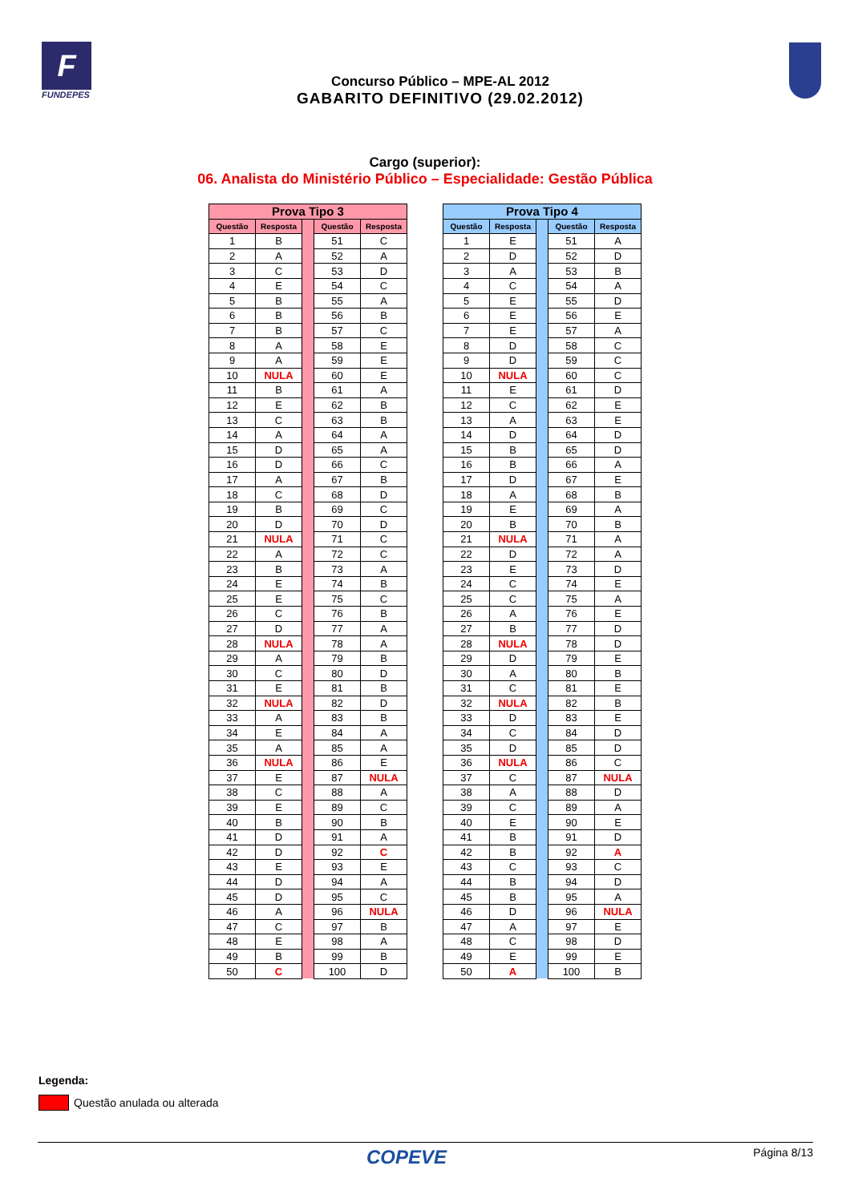F
FUNDEPES
Concurso Público – MPE-AL 2012
GABARITO DEFINITIVO (29.02.2012)
Cargo (superior):
06. Analista do Ministério Público – Especialidade: Gestão Pública
| Prova Tipo 3 | | | | |
| Questão | Resposta | | Questão | Resposta |
| 1 | B | | 51 | C |
| 2 | A | | 52 | A |
| 3 | C | | 53 | D |
| 4 | E | | 54 | C |
| 5 | B | | 55 | A |
| 6 | B | | 56 | B |
| 7 | B | | 57 | C |
| 8 | A | | 58 | E |
| 9 | A | | 59 | E |
| 10 | NULA | | 60 | E |
| 11 | B | | 61 | A |
| 12 | E | | 62 | B |
| 13 | C | | 63 | B |
| 14 | A | | 64 | A |
| 15 | D | | 65 | A |
| 16 | D | | 66 | C |
| 17 | A | | 67 | B |
| 18 | C | | 68 | D |
| 19 | B | | 69 | C |
| 20 | D | | 70 | D |
| 21 | NULA | | 71 | C |
| 22 | A | | 72 | C |
| 23 | B | | 73 | A |
| 24 | E | | 74 | B |
| 25 | E | | 75 | C |
| 26 | C | | 76 | B |
| 27 | D | | 77 | A |
| 28 | NULA | | 78 | A |
| 29 | A | | 79 | B |
| 30 | C | | 80 | D |
| 31 | E | | 81 | B |
| 32 | NULA | | 82 | D |
| 33 | A | | 83 | B |
| 34 | E | | 84 | A |
| 35 | A | | 85 | A |
| 36 | NULA | | 86 | E |
| 37 | E | | 87 | NULA |
| 38 | C | | 88 | A |
| 39 | E | | 89 | C |
| 40 | B | | 90 | B |
| 41 | D | | 91 | A |
| 42 | D | | 92 | C |
| 43 | E | | 93 | E |
| 44 | D | | 94 | A |
| 45 | D | | 95 | C |
| 46 | A | | 96 | NULA |
| 47 | C | | 97 | B |
| 48 | E | | 98 | A |
| 49 | B | | 99 | B |
| 50 | C | | 100 | D |
| Prova Tipo 4 | | | | |
| Questão | Resposta | | Questão | Resposta |
| 1 | E | | 51 | A |
| 2 | D | | 52 | D |
| 3 | A | | 53 | B |
| 4 | C | | 54 | A |
| 5 | E | | 55 | D |
| 6 | E | | 56 | E |
| 7 | E | | 57 | A |
| 8 | D | | 58 | C |
| 9 | D | | 59 | C |
| 10 | NULA | | 60 | C |
| 11 | E | | 61 | D |
| 12 | C | | 62 | E |
| 13 | A | | 63 | E |
| 14 | D | | 64 | D |
| 15 | B | | 65 | D |
| 16 | B | | 66 | A |
| 17 | D | | 67 | E |
| 18 | A | | 68 | B |
| 19 | E | | 69 | A |
| 20 | B | | 70 | B |
| 21 | NULA | | 71 | A |
| 22 | D | | 72 | A |
| 23 | E | | 73 | D |
| 24 | C | | 74 | E |
| 25 | C | | 75 | A |
| 26 | A | | 76 | E |
| 27 | B | | 77 | D |
| 28 | NULA | | 78 | D |
| 29 | D | | 79 | E |
| 30 | A | | 80 | B |
| 31 | C | | 81 | E |
| 32 | NULA | | 82 | B |
| 33 | D | | 83 | E |
| 34 | C | | 84 | D |
| 35 | D | | 85 | D |
| 36 | NULA | | 86 | C |
| 37 | C | | 87 | NULA |
| 38 | A | | 88 | D |
| 39 | C | | 89 | A |
| 40 | E | | 90 | E |
| 41 | B | | 91 | D |
| 42 | B | | 92 | A |
| 43 | C | | 93 | C |
| 44 | B | | 94 | D |
| 45 | B | | 95 | A |
| 46 | D | | 96 | NULA |
| 47 | A | | 97 | E |
| 48 | C | | 98 | D |
| 49 | E | | 99 | E |
| 50 | A | | 100 | B |
Legenda:
Questão anulada ou alterada
COPEVE Página 8/13